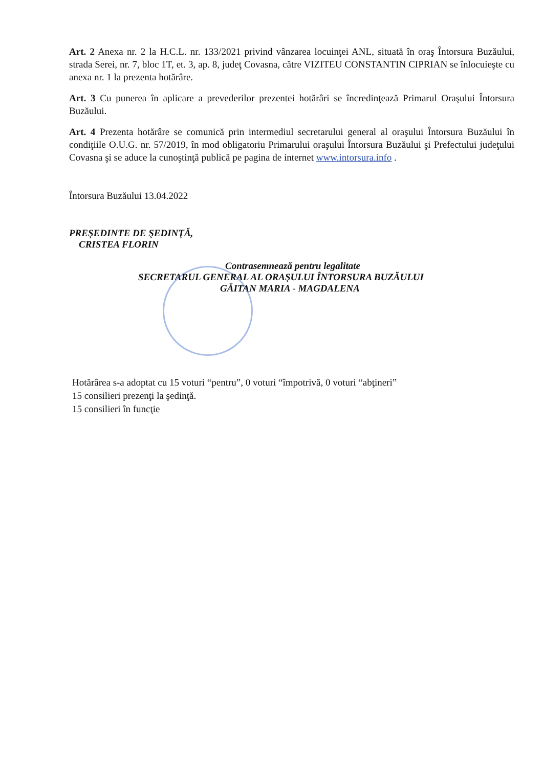Art. 2 Anexa nr. 2 la H.C.L. nr. 133/2021 privind vânzarea locuinţei ANL, situată în oraş Întorsura Buzăului, strada Serei, nr. 7, bloc 1T, et. 3, ap. 8, judeţ Covasna, către VIZITEU CONSTANTIN CIPRIAN se înlocuieşte cu anexa nr. 1 la prezenta hotărâre.
Art. 3 Cu punerea în aplicare a prevederilor prezentei hotărâri se încredinţează Primarul Oraşului Întorsura Buzăului.
Art. 4 Prezenta hotărâre se comunică prin intermediul secretarului general al oraşului Întorsura Buzăului în condiţiile O.U.G. nr. 57/2019, în mod obligatoriu Primarului oraşului Întorsura Buzăului şi Prefectului judeţului Covasna şi se aduce la cunoştinţă publică pe pagina de internet www.intorsura.info .
Întorsura Buzăului 13.04.2022
PREŞEDINTE DE ŞEDINŢĂ,
CRISTEA FLORIN
Contrasemnează pentru legalitate
SECRETARUL GENERAL AL ORAŞULUI ÎNTORSURA BUZĂULUI
GĂITAN MARIA - MAGDALENA
Hotărârea s-a adoptat cu 15 voturi “pentru”, 0 voturi “împotrivă, 0 voturi “abţineri”
15 consilieri prezenţi la şedinţă.
15 consilieri în funcţie